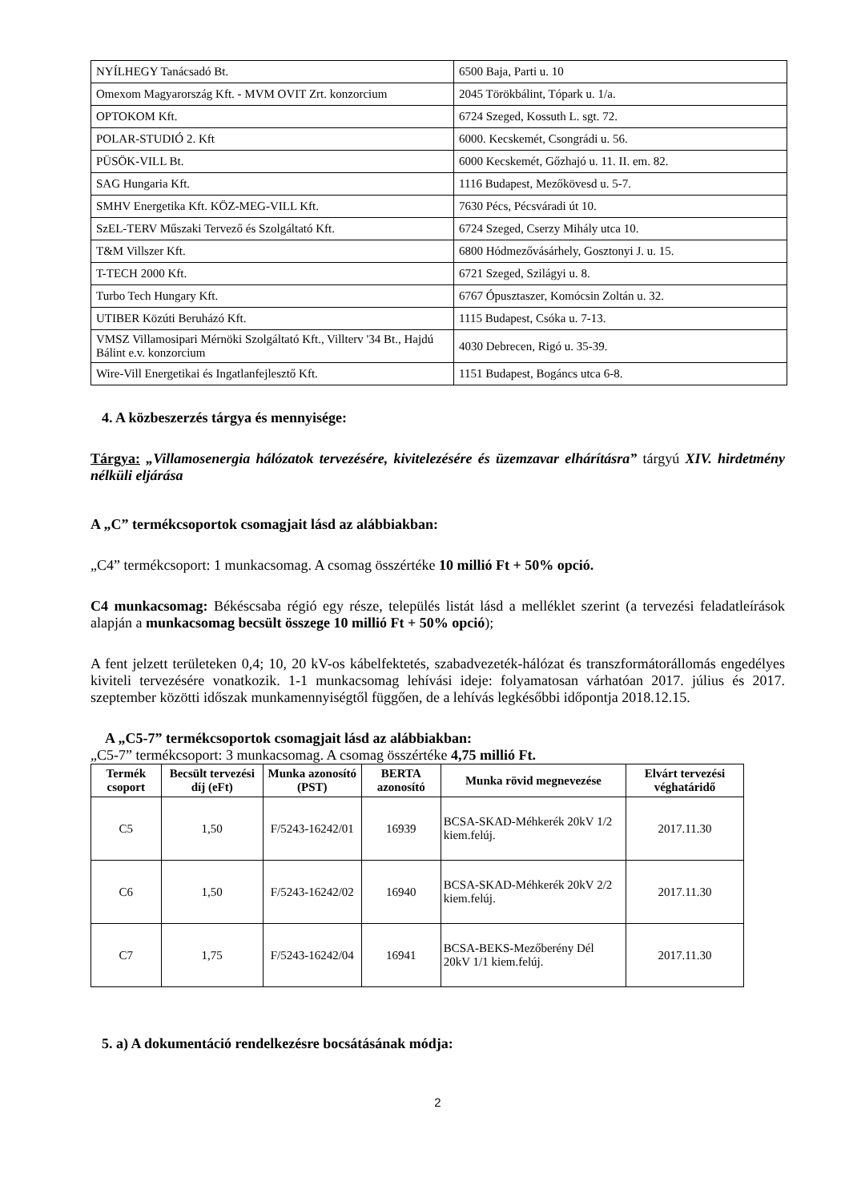| NYÍLHEGY Tanácsadó Bt. | 6500 Baja, Parti u. 10 |
| Omexom Magyarország Kft. - MVM OVIT Zrt. konzorcium | 2045 Törökbálint, Tópark u. 1/a. |
| OPTOKOM Kft. | 6724 Szeged, Kossuth L. sgt. 72. |
| POLAR-STUDIÓ 2. Kft | 6000. Kecskemét, Csongrádi u. 56. |
| PÜSÖK-VILL Bt. | 6000 Kecskemét, Gőzhajó u. 11. II. em. 82. |
| SAG Hungaria Kft. | 1116 Budapest, Mezőkövesd u. 5-7. |
| SMHV Energetika Kft. KÖZ-MEG-VILL Kft. | 7630 Pécs, Pécsváradi út 10. |
| SzEL-TERV Műszaki Tervező és Szolgáltató Kft. | 6724 Szeged, Cserzy Mihály utca 10. |
| T&M Villszer Kft. | 6800 Hódmezővásárhely, Gosztonyi J. u. 15. |
| T-TECH 2000 Kft. | 6721 Szeged, Szilágyi u. 8. |
| Turbo Tech Hungary Kft. | 6767 Ópusztaszer, Komócsin Zoltán u. 32. |
| UTIBER Közúti Beruházó Kft. | 1115 Budapest, Csóka u. 7-13. |
| VMSZ Villamosipari Mérnöki Szolgáltató Kft., Villterv '34 Bt., Hajdú Bálint e.v. konzorcium | 4030 Debrecen, Rigó u. 35-39. |
| Wire-Vill Energetikai és Ingatlanfejlesztő Kft. | 1151 Budapest, Bogáncs utca 6-8. |
4. A közbeszerzés tárgya és mennyisége:
Tárgya: „Villamosenergia hálózatok tervezésére, kivitelezésére és üzemzavar elhárításra” tárgyú XIV. hirdetmény nélküli eljárása
A „C” termékcsoportok csomagjait lásd az alábbiakban:
„C4” termékcsoport: 1 munkacsomag. A csomag összértéke 10 millió Ft + 50% opció.
C4 munkacsomag: Békéscsaba régió egy része, település listát lásd a melléklet szerint (a tervezési feladatleírások alapján a munkacsomag becsült összege 10 millió Ft + 50% opció);
A fent jelzett területeken 0,4; 10, 20 kV-os kábelfektetés, szabadvezeték-hálózat és transzformátorállomás engedélyes kiviteli tervezésére vonatkozik. 1-1 munkacsomag lehívási ideje: folyamatosan várhatóan 2017. július és 2017. szeptember közötti időszak munkamennyiségtől függően, de a lehívás legkésőbbi időpontja 2018.12.15.
A „C5-7” termékcsoportok csomagjait lásd az alábbiakban:
„C5-7” termékcsoport: 3 munkacsomag. A csomag összértéke 4,75 millió Ft.
| Termék csoport | Becsült tervezési díj (eFt) | Munka azonosító (PST) | BERTA azonosító | Munka rövid megnevezése | Elvárt tervezési véghatáridő |
| --- | --- | --- | --- | --- | --- |
| C5 | 1,50 | F/5243-16242/01 | 16939 | BCSA-SKAD-Méhkerék 20kV 1/2 kiem.felúj. | 2017.11.30 |
| C6 | 1,50 | F/5243-16242/02 | 16940 | BCSA-SKAD-Méhkerék 20kV 2/2 kiem.felúj. | 2017.11.30 |
| C7 | 1,75 | F/5243-16242/04 | 16941 | BCSA-BEKS-Mezőberény Dél 20kV 1/1 kiem.felúj. | 2017.11.30 |
5. a) A dokumentáció rendelkezésre bocsátásának módja:
2